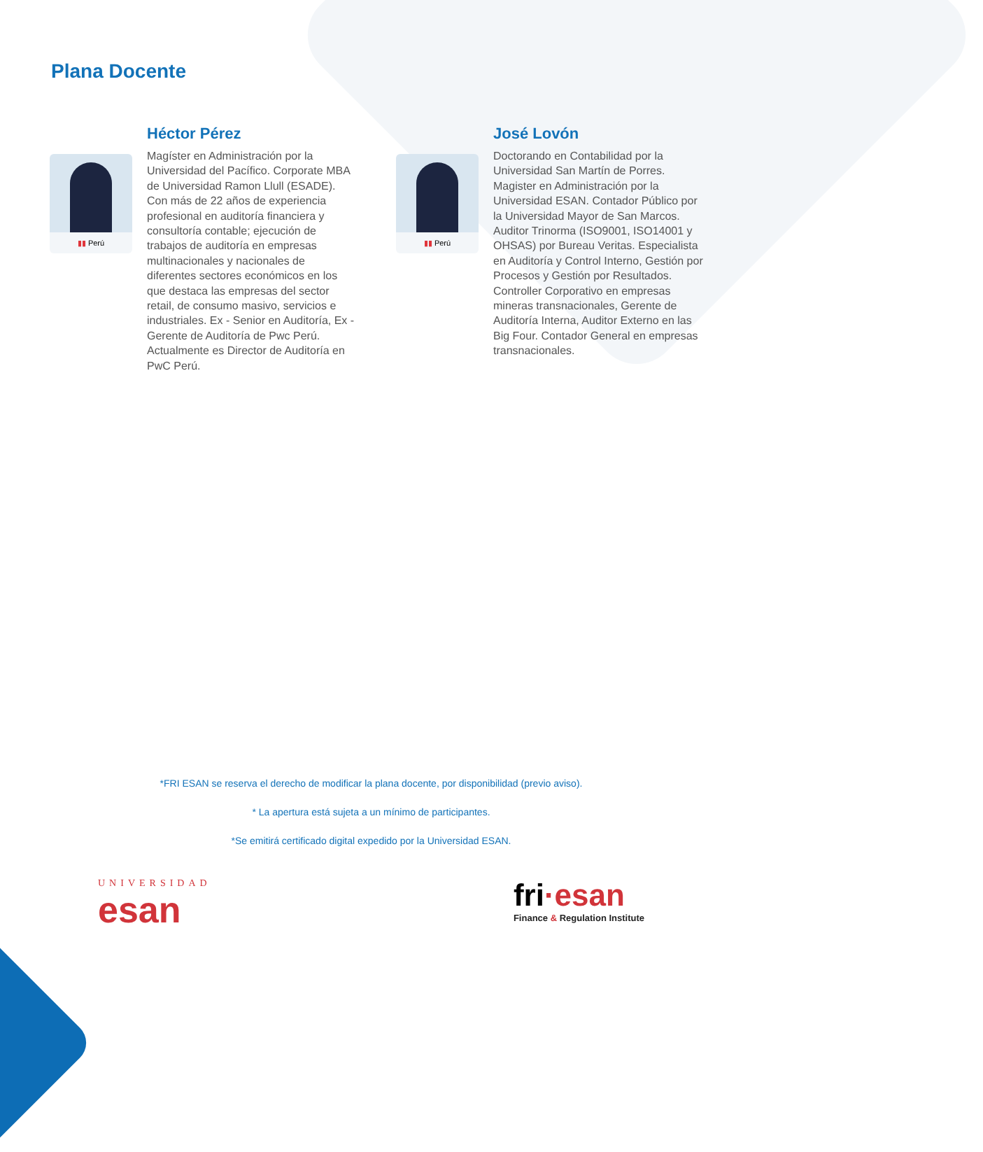Plana Docente
▮▮ Perú
Héctor Pérez
Magíster en Administración por la Universidad del Pacífico. Corporate MBA de Universidad Ramon Llull (ESADE). Con más de 22 años de experiencia profesional en auditoría financiera y consultoría contable; ejecución de trabajos de auditoría en empresas multinacionales y nacionales de diferentes sectores económicos en los que destaca las empresas del sector retail, de consumo masivo, servicios e industriales. Ex - Senior en Auditoría, Ex - Gerente de Auditoría de Pwc Perú. Actualmente es Director de Auditoría en PwC Perú.
▮▮ Perú
José Lovón
Doctorando en Contabilidad por la Universidad San Martín de Porres. Magister en Administración por la Universidad ESAN. Contador Público por la Universidad Mayor de San Marcos. Auditor Trinorma (ISO9001, ISO14001 y OHSAS) por Bureau Veritas. Especialista en Auditoría y Control Interno, Gestión por Procesos y Gestión por Resultados. Controller Corporativo en empresas mineras transnacionales, Gerente de Auditoría Interna, Auditor Externo en las Big Four. Contador General en empresas transnacionales.
*FRI ESAN se reserva el derecho de modificar la plana docente, por disponibilidad (previo aviso).
* La apertura está sujeta a un mínimo de participantes.
*Se emitirá certificado digital expedido por la Universidad ESAN.
UNIVERSIDAD
esan
fri·esan
Finance & Regulation Institute